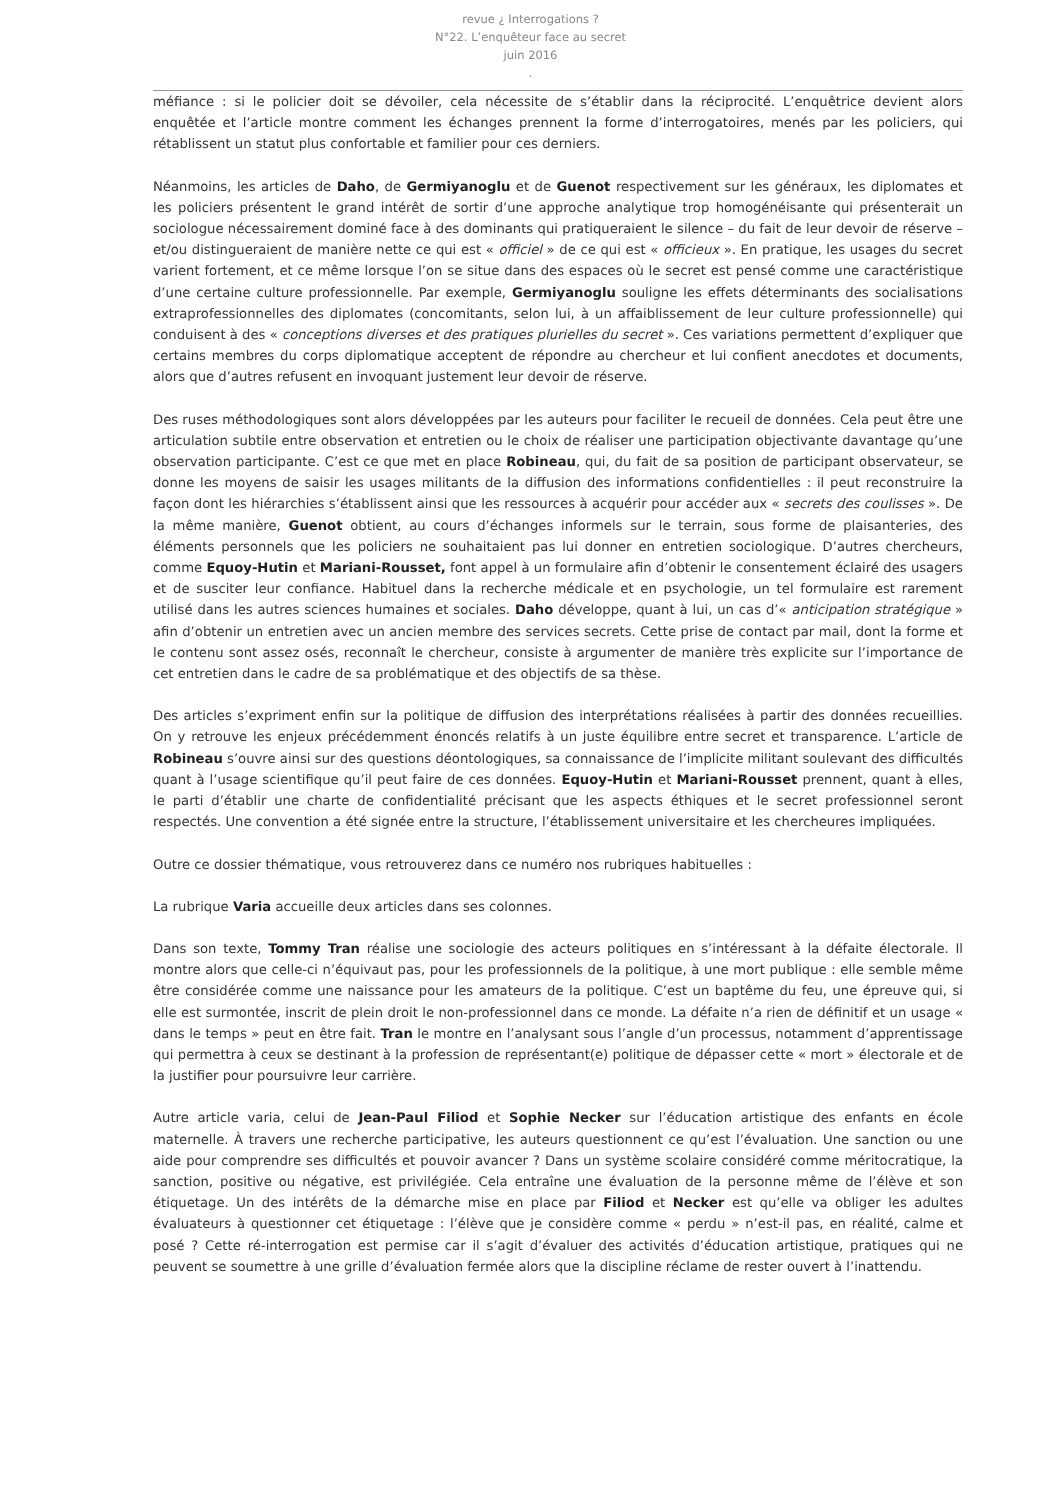revue ¿ Interrogations ?
N°22. L’enquêteur face au secret
juin 2016
.
méfiance : si le policier doit se dévoiler, cela nécessite de s’établir dans la réciprocité. L’enquêtrice devient alors enquêtée et l’article montre comment les échanges prennent la forme d’interrogatoires, menés par les policiers, qui rétablissent un statut plus confortable et familier pour ces derniers.
Néanmoins, les articles de Daho, de Germiyanoglu et de Guenot respectivement sur les généraux, les diplomates et les policiers présentent le grand intérêt de sortir d’une approche analytique trop homogénéisante qui présenterait un sociologue nécessairement dominé face à des dominants qui pratiqueraient le silence – du fait de leur devoir de réserve – et/ou distingueraient de manière nette ce qui est « officiel » de ce qui est « officieux ». En pratique, les usages du secret varient fortement, et ce même lorsque l’on se situe dans des espaces où le secret est pensé comme une caractéristique d’une certaine culture professionnelle. Par exemple, Germiyanoglu souligne les effets déterminants des socialisations extraprofessionnelles des diplomates (concomitants, selon lui, à un affaiblissement de leur culture professionnelle) qui conduisent à des « conceptions diverses et des pratiques plurielles du secret ». Ces variations permettent d’expliquer que certains membres du corps diplomatique acceptent de répondre au chercheur et lui confient anecdotes et documents, alors que d’autres refusent en invoquant justement leur devoir de réserve.
Des ruses méthodologiques sont alors développées par les auteurs pour faciliter le recueil de données. Cela peut être une articulation subtile entre observation et entretien ou le choix de réaliser une participation objectivante davantage qu’une observation participante. C’est ce que met en place Robineau, qui, du fait de sa position de participant observateur, se donne les moyens de saisir les usages militants de la diffusion des informations confidentielles : il peut reconstruire la façon dont les hiérarchies s’établissent ainsi que les ressources à acquérir pour accéder aux « secrets des coulisses ». De la même manière, Guenot obtient, au cours d’échanges informels sur le terrain, sous forme de plaisanteries, des éléments personnels que les policiers ne souhaitaient pas lui donner en entretien sociologique. D’autres chercheurs, comme Equoy-Hutin et Mariani-Rousset, font appel à un formulaire afin d’obtenir le consentement éclairé des usagers et de susciter leur confiance. Habituel dans la recherche médicale et en psychologie, un tel formulaire est rarement utilisé dans les autres sciences humaines et sociales. Daho développe, quant à lui, un cas d’« anticipation stratégique » afin d’obtenir un entretien avec un ancien membre des services secrets. Cette prise de contact par mail, dont la forme et le contenu sont assez osés, reconnaît le chercheur, consiste à argumenter de manière très explicite sur l’importance de cet entretien dans le cadre de sa problématique et des objectifs de sa thèse.
Des articles s’expriment enfin sur la politique de diffusion des interprétations réalisées à partir des données recueillies. On y retrouve les enjeux précédemment énoncés relatifs à un juste équilibre entre secret et transparence. L’article de Robineau s’ouvre ainsi sur des questions déontologiques, sa connaissance de l’implicite militant soulevant des difficultés quant à l’usage scientifique qu’il peut faire de ces données. Equoy-Hutin et Mariani-Rousset prennent, quant à elles, le parti d’établir une charte de confidentialité précisant que les aspects éthiques et le secret professionnel seront respectés. Une convention a été signée entre la structure, l’établissement universitaire et les chercheures impliquées.
Outre ce dossier thématique, vous retrouverez dans ce numéro nos rubriques habituelles :
La rubrique Varia accueille deux articles dans ses colonnes.
Dans son texte, Tommy Tran réalise une sociologie des acteurs politiques en s’intéressant à la défaite électorale. Il montre alors que celle-ci n’équivaut pas, pour les professionnels de la politique, à une mort publique : elle semble même être considérée comme une naissance pour les amateurs de la politique. C’est un baptême du feu, une épreuve qui, si elle est surmontée, inscrit de plein droit le non-professionnel dans ce monde. La défaite n’a rien de définitif et un usage « dans le temps » peut en être fait. Tran le montre en l’analysant sous l’angle d’un processus, notamment d’apprentissage qui permettra à ceux se destinant à la profession de représentant(e) politique de dépasser cette « mort » électorale et de la justifier pour poursuivre leur carrière.
Autre article varia, celui de Jean-Paul Filiod et Sophie Necker sur l’éducation artistique des enfants en école maternelle. À travers une recherche participative, les auteurs questionnent ce qu’est l’évaluation. Une sanction ou une aide pour comprendre ses difficultés et pouvoir avancer ? Dans un système scolaire considéré comme méritocratique, la sanction, positive ou négative, est privilégiée. Cela entraîne une évaluation de la personne même de l’élève et son étiquetage. Un des intérêts de la démarche mise en place par Filiod et Necker est qu’elle va obliger les adultes évaluateurs à questionner cet étiquetage : l’élève que je considère comme « perdu » n’est-il pas, en réalité, calme et posé ? Cette ré-interrogation est permise car il s’agit d’évaluer des activités d’éducation artistique, pratiques qui ne peuvent se soumettre à une grille d’évaluation fermée alors que la discipline réclame de rester ouvert à l’inattendu.